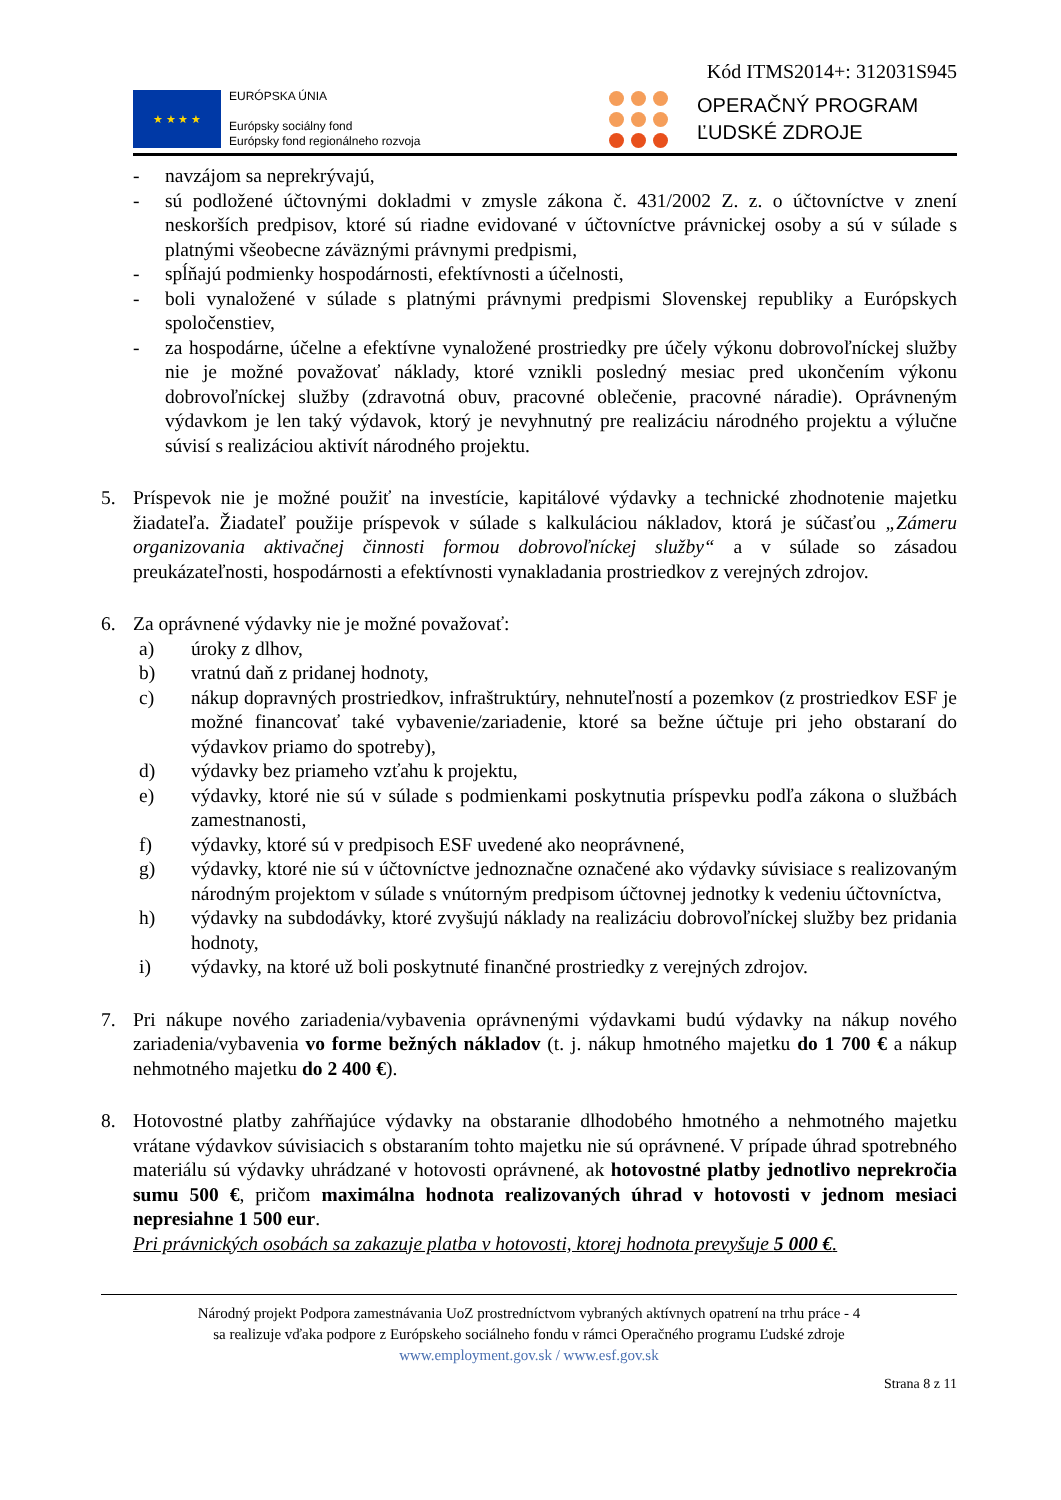Kód ITMS2014+: 312031S945
★ ★ ★ ★
EURÓPSKA ÚNIA
Európsky sociálny fond
Európsky fond regionálneho rozvoja
OPERAČNÝ PROGRAM
ĽUDSKÉ ZDROJE
- navzájom sa neprekrývajú,
- sú podložené účtovnými dokladmi v zmysle zákona č. 431/2002 Z. z. o účtovníctve v znení neskorších predpisov, ktoré sú riadne evidované v účtovníctve právnickej osoby a sú v súlade s platnými všeobecne záväznými právnymi predpismi,
- spĺňajú podmienky hospodárnosti, efektívnosti a účelnosti,
- boli vynaložené v súlade s platnými právnymi predpismi Slovenskej republiky a Európskych spoločenstiev,
- za hospodárne, účelne a efektívne vynaložené prostriedky pre účely výkonu dobrovoľníckej služby nie je možné považovať náklady, ktoré vznikli posledný mesiac pred ukončením výkonu dobrovoľníckej služby (zdravotná obuv, pracovné oblečenie, pracovné náradie). Oprávneným výdavkom je len taký výdavok, ktorý je nevyhnutný pre realizáciu národného projektu a výlučne súvisí s realizáciou aktivít národného projektu.
5. Príspevok nie je možné použiť na investície, kapitálové výdavky a technické zhodnotenie majetku žiadateľa. Žiadateľ použije príspevok v súlade s kalkuláciou nákladov, ktorá je súčasťou „Zámeru organizovania aktivačnej činnosti formou dobrovoľníckej služby“ a v súlade so zásadou preukázateľnosti, hospodárnosti a efektívnosti vynakladania prostriedkov z verejných zdrojov.
6. Za oprávnené výdavky nie je možné považovať:
a) úroky z dlhov,
b) vratnú daň z pridanej hodnoty,
c) nákup dopravných prostriedkov, infraštruktúry, nehnuteľností a pozemkov (z prostriedkov ESF je možné financovať také vybavenie/zariadenie, ktoré sa bežne účtuje pri jeho obstaraní do výdavkov priamo do spotreby),
d) výdavky bez priameho vzťahu k projektu,
e) výdavky, ktoré nie sú v súlade s podmienkami poskytnutia príspevku podľa zákona o službách zamestnanosti,
f) výdavky, ktoré sú v predpisoch ESF uvedené ako neoprávnené,
g) výdavky, ktoré nie sú v účtovníctve jednoznačne označené ako výdavky súvisiace s realizovaným národným projektom v súlade s vnútorným predpisom účtovnej jednotky k vedeniu účtovníctva,
h) výdavky na subdodávky, ktoré zvyšujú náklady na realizáciu dobrovoľníckej služby bez pridania hodnoty,
i) výdavky, na ktoré už boli poskytnuté finančné prostriedky z verejných zdrojov.
7. Pri nákupe nového zariadenia/vybavenia oprávnenými výdavkami budú výdavky na nákup nového zariadenia/vybavenia vo forme bežných nákladov (t. j. nákup hmotného majetku do 1 700 € a nákup nehmotného majetku do 2 400 €).
8. Hotovostné platby zahŕňajúce výdavky na obstaranie dlhodobého hmotného a nehmotného majetku vrátane výdavkov súvisiacich s obstaraním tohto majetku nie sú oprávnené. V prípade úhrad spotrebného materiálu sú výdavky uhrádzané v hotovosti oprávnené, ak hotovostné platby jednotlivo neprekročia sumu 500 €, pričom maximálna hodnota realizovaných úhrad v hotovosti v jednom mesiaci nepresiahne 1 500 eur.
Pri právnických osobách sa zakazuje platba v hotovosti, ktorej hodnota prevyšuje 5 000 €.
Národný projekt Podpora zamestnávania UoZ prostredníctvom vybraných aktívnych opatrení na trhu práce - 4
sa realizuje vďaka podpore z Európskeho sociálneho fondu v rámci Operačného programu Ľudské zdroje
www.employment.gov.sk / www.esf.gov.sk
Strana 8 z 11